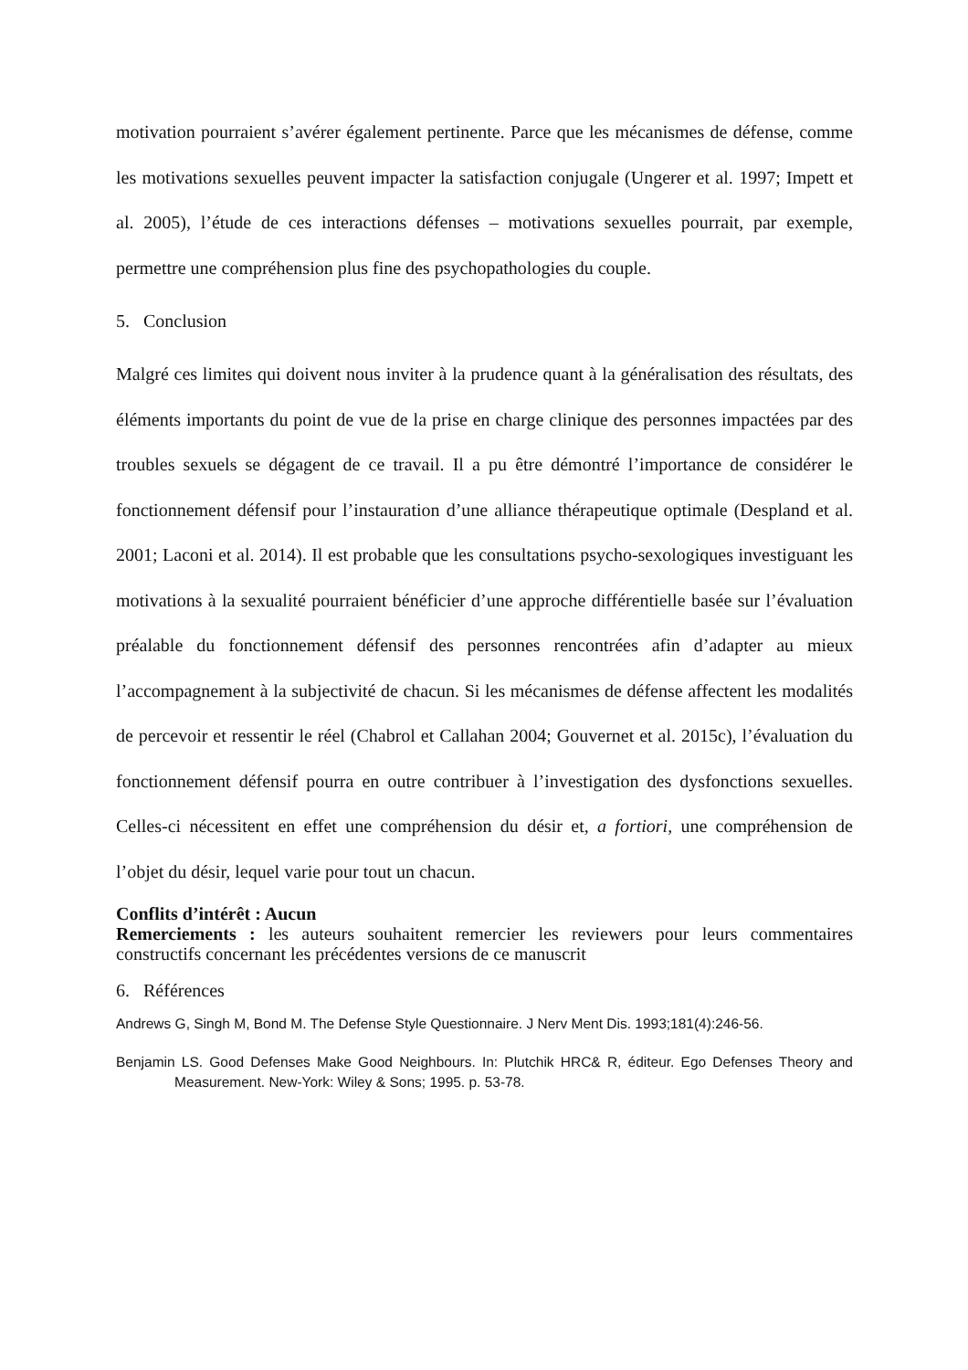motivation pourraient s’avérer également pertinente. Parce que les mécanismes de défense, comme les motivations sexuelles peuvent impacter la satisfaction conjugale (Ungerer et al. 1997; Impett et al. 2005), l’étude de ces interactions défenses – motivations sexuelles pourrait, par exemple, permettre une compréhension plus fine des psychopathologies du couple.
5. Conclusion
Malgré ces limites qui doivent nous inviter à la prudence quant à la généralisation des résultats, des éléments importants du point de vue de la prise en charge clinique des personnes impactées par des troubles sexuels se dégagent de ce travail. Il a pu être démontré l’importance de considérer le fonctionnement défensif pour l’instauration d’une alliance thérapeutique optimale (Despland et al. 2001; Laconi et al. 2014). Il est probable que les consultations psycho-sexologiques investiguant les motivations à la sexualité pourraient bénéficier d’une approche différentielle basée sur l’évaluation préalable du fonctionnement défensif des personnes rencontrées afin d’adapter au mieux l’accompagnement à la subjectivité de chacun. Si les mécanismes de défense affectent les modalités de percevoir et ressentir le réel (Chabrol et Callahan 2004; Gouvernet et al. 2015c), l’évaluation du fonctionnement défensif pourra en outre contribuer à l’investigation des dysfonctions sexuelles. Celles-ci nécessitent en effet une compréhension du désir et, a fortiori, une compréhension de l’objet du désir, lequel varie pour tout un chacun.
Conflits d’intérêt : Aucun
Remerciements : les auteurs souhaitent remercier les reviewers pour leurs commentaires constructifs concernant les précédentes versions de ce manuscrit
6. Références
Andrews G, Singh M, Bond M. The Defense Style Questionnaire. J Nerv Ment Dis. 1993;181(4):246-56.
Benjamin LS. Good Defenses Make Good Neighbours. In: Plutchik HRC& R, éditeur. Ego Defenses Theory and Measurement. New-York: Wiley & Sons; 1995. p. 53-78.